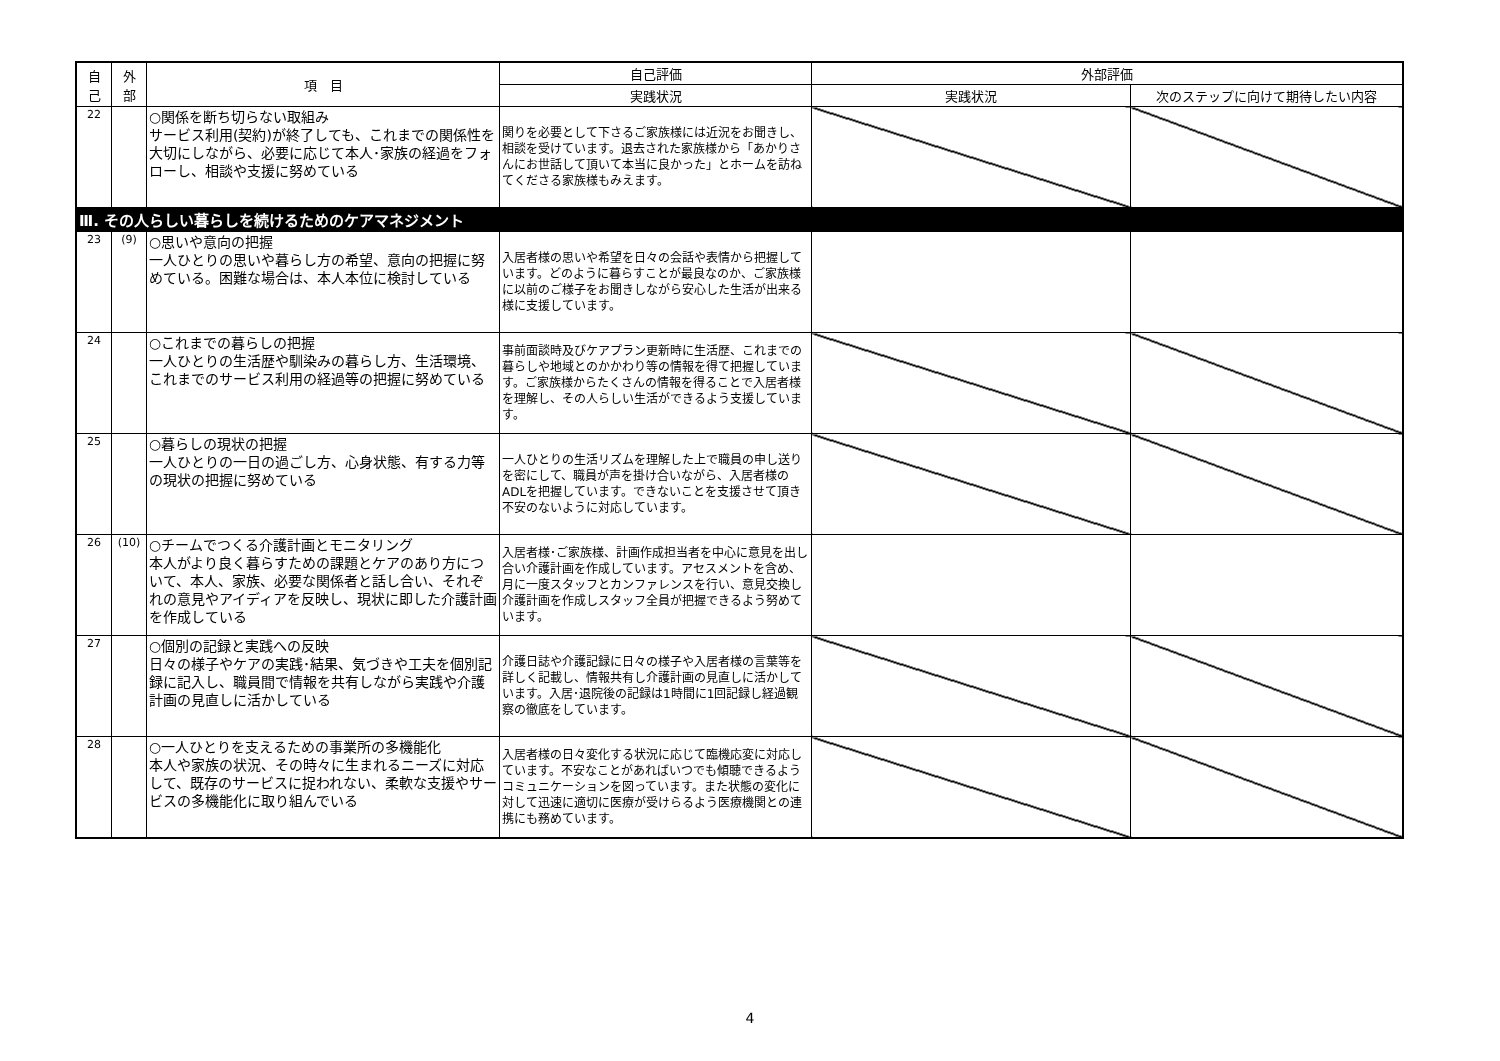| 自 己 | 外 部 | 項 目 | 自己評価 | 外部評価 | |
| --- | --- | --- | --- | --- | --- |
| | | | 実践状況 | 実践状況 | 次のステップに向けて期待したい内容 |
| 22 | | ○関係を断ち切らない取組み サービス利用(契約)が終了しても、これまでの関係性を大切にしながら、必要に応じて本人･家族の経過をフォローし、相談や支援に努めている | 関りを必要として下さるご家族様には近況をお聞きし、相談を受けています。退去された家族様から「あかりさんにお世話して頂いて本当に良かった」とホームを訪ねてくださる家族様もみえます。 | | |
| Ⅲ. その人らしい暮らしを続けるためのケアマネジメント | | | | | |
| 23 | (9) | ○思いや意向の把握 一人ひとりの思いや暮らし方の希望、意向の把握に努めている。困難な場合は、本人本位に検討している | 入居者様の思いや希望を日々の会話や表情から把握しています。どのように暮らすことが最良なのか、ご家族様に以前のご様子をお聞きしながら安心した生活が出来る様に支援しています。 | | |
| 24 | | ○これまでの暮らしの把握 一人ひとりの生活歴や馴染みの暮らし方、生活環境、これまでのサービス利用の経過等の把握に努めている | 事前面談時及びケアプラン更新時に生活歴、これまでの暮らしや地域とのかかわり等の情報を得て把握しています。ご家族様からたくさんの情報を得ることで入居者様を理解し、その人らしい生活ができるよう支援しています。 | | |
| 25 | | ○暮らしの現状の把握 一人ひとりの一日の過ごし方、心身状態、有する力等の現状の把握に努めている | 一人ひとりの生活リズムを理解した上で職員の申し送りを密にして、職員が声を掛け合いながら、入居者様のADLを把握しています。できないことを支援させて頂き不安のないように対応しています。 | | |
| 26 | (10) | ○チームでつくる介護計画とモニタリング 本人がより良く暮らすための課題とケアのあり方について、本人、家族、必要な関係者と話し合い、それぞれの意見やアイディアを反映し、現状に即した介護計画を作成している | 入居者様･ご家族様、計画作成担当者を中心に意見を出し合い介護計画を作成しています。アセスメントを含め、月に一度スタッフとカンファレンスを行い、意見交換し介護計画を作成しスタッフ全員が把握できるよう努めています。 | | |
| 27 | | ○個別の記録と実践への反映 日々の様子やケアの実践･結果、気づきや工夫を個別記録に記入し、職員間で情報を共有しながら実践や介護計画の見直しに活かしている | 介護日誌や介護記録に日々の様子や入居者様の言葉等を詳しく記載し、情報共有し介護計画の見直しに活かしています。入居･退院後の記録は1時間に1回記録し経過観察の徹底をしています。 | | |
| 28 | | ○一人ひとりを支えるための事業所の多機能化 本人や家族の状況、その時々に生まれるニーズに対応して、既存のサービスに捉われない、柔軟な支援やサービスの多機能化に取り組んでいる | 入居者様の日々変化する状況に応じて臨機応変に対応しています。不安なことがあればいつでも傾聴できるようコミュニケーションを図っています。また状態の変化に対して迅速に適切に医療が受けらるよう医療機関との連携にも務めています。 | | |
4